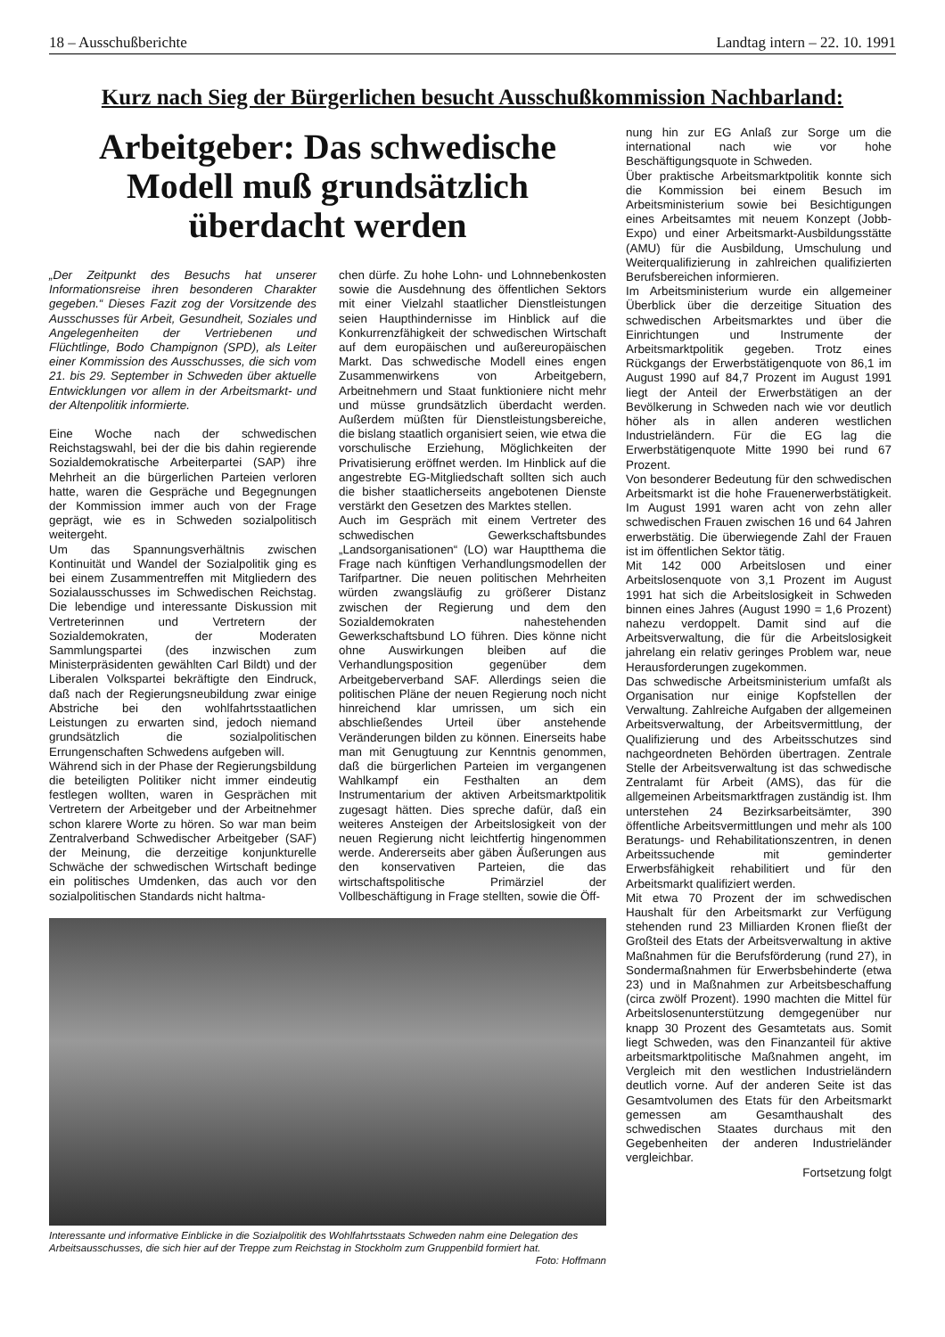18 – Ausschußberichte Landtag intern – 22. 10. 1991
Kurz nach Sieg der Bürgerlichen besucht Ausschußkommission Nachbarland:
Arbeitgeber: Das schwedische Modell muß grundsätzlich überdacht werden
„Der Zeitpunkt des Besuchs hat unserer Informationsreise ihren besonderen Charakter gegeben.“ Dieses Fazit zog der Vorsitzende des Ausschusses für Arbeit, Gesundheit, Soziales und Angelegenheiten der Vertriebenen und Flüchtlinge, Bodo Champignon (SPD), als Leiter einer Kommission des Ausschusses, die sich vom 21. bis 29. September in Schweden über aktuelle Entwicklungen vor allem in der Arbeitsmarkt- und der Altenpolitik informierte.
Eine Woche nach der schwedischen Reichstagswahl, bei der die bis dahin regierende Sozialdemokratische Arbeiterpartei (SAP) ihre Mehrheit an die bürgerlichen Parteien verloren hatte, waren die Gespräche und Begegnungen der Kommission immer auch von der Frage geprägt, wie es in Schweden sozialpolitisch weitergeht.
Um das Spannungsverhältnis zwischen Kontinuität und Wandel der Sozialpolitik ging es bei einem Zusammentreffen mit Mitgliedern des Sozialausschusses im Schwedischen Reichstag. Die lebendige und interessante Diskussion mit Vertreterinnen und Vertretern der Sozialdemokraten, der Moderaten Sammlungspartei (des inzwischen zum Ministerpräsidenten gewählten Carl Bildt) und der Liberalen Volkspartei bekräftigte den Eindruck, daß nach der Regierungsneubildung zwar einige Abstriche bei den wohlfahrtsstaatlichen Leistungen zu erwarten sind, jedoch niemand grundsätzlich die sozialpolitischen Errungenschaften Schwedens aufgeben will.
Während sich in der Phase der Regierungsbildung die beteiligten Politiker nicht immer eindeutig festlegen wollten, waren in Gesprächen mit Vertretern der Arbeitgeber und der Arbeitnehmer schon klarere Worte zu hören. So war man beim Zentralverband Schwedischer Arbeitgeber (SAF) der Meinung, die derzeitige konjunkturelle Schwäche der schwedischen Wirtschaft bedinge ein politisches Umdenken, das auch vor den sozialpolitischen Standards nicht haltma-
chen dürfe. Zu hohe Lohn- und Lohnnebenkosten sowie die Ausdehnung des öffentlichen Sektors mit einer Vielzahl staatlicher Dienstleistungen seien Haupthindernisse im Hinblick auf die Konkurrenzfähigkeit der schwedischen Wirtschaft auf dem europäischen und außereuropäischen Markt. Das schwedische Modell eines engen Zusammenwirkens von Arbeitgebern, Arbeitnehmern und Staat funktioniere nicht mehr und müsse grundsätzlich überdacht werden. Außerdem müßten für Dienstleistungsbereiche, die bislang staatlich organisiert seien, wie etwa die vorschulische Erziehung, Möglichkeiten der Privatisierung eröffnet werden. Im Hinblick auf die angestrebte EG-Mitgliedschaft sollten sich auch die bisher staatlicherseits angebotenen Dienste verstärkt den Gesetzen des Marktes stellen.
Auch im Gespräch mit einem Vertreter des schwedischen Gewerkschaftsbundes „Landsorganisationen“ (LO) war Hauptthema die Frage nach künftigen Verhandlungsmodellen der Tarifpartner. Die neuen politischen Mehrheiten würden zwangsläufig zu größerer Distanz zwischen der Regierung und dem den Sozialdemokraten nahestehenden Gewerkschaftsbund LO führen. Dies könne nicht ohne Auswirkungen bleiben auf die Verhandlungsposition gegenüber dem Arbeitgeberverband SAF. Allerdings seien die politischen Pläne der neuen Regierung noch nicht hinreichend klar umrissen, um sich ein abschließendes Urteil über anstehende Veränderungen bilden zu können. Einerseits habe man mit Genugtuung zur Kenntnis genommen, daß die bürgerlichen Parteien im vergangenen Wahlkampf ein Festhalten an dem Instrumentarium der aktiven Arbeitsmarktpolitik zugesagt hätten. Dies spreche dafür, daß ein weiteres Ansteigen der Arbeitslosigkeit von der neuen Regierung nicht leichtfertig hingenommen werde. Andererseits aber gäben Äußerungen aus den konservativen Parteien, die das wirtschaftspolitische Primärziel der Vollbeschäftigung in Frage stellten, sowie die Öff-
Interessante und informative Einblicke in die Sozialpolitik des Wohlfahrtsstaats Schweden nahm eine Delegation des Arbeitsausschusses, die sich hier auf der Treppe zum Reichstag in Stockholm zum Gruppenbild formiert hat. Foto: Hoffmann
nung hin zur EG Anlaß zur Sorge um die international nach wie vor hohe Beschäftigungsquote in Schweden.
Über praktische Arbeitsmarktpolitik konnte sich die Kommission bei einem Besuch im Arbeitsministerium sowie bei Besichtigungen eines Arbeitsamtes mit neuem Konzept (Jobb-Expo) und einer Arbeitsmarkt-Ausbildungsstätte (AMU) für die Ausbildung, Umschulung und Weiterqualifizierung in zahlreichen qualifizierten Berufsbereichen informieren.
Im Arbeitsministerium wurde ein allgemeiner Überblick über die derzeitige Situation des schwedischen Arbeitsmarktes und über die Einrichtungen und Instrumente der Arbeitsmarktpolitik gegeben. Trotz eines Rückgangs der Erwerbstätigenquote von 86,1 im August 1990 auf 84,7 Prozent im August 1991 liegt der Anteil der Erwerbstätigen an der Bevölkerung in Schweden nach wie vor deutlich höher als in allen anderen westlichen Industrieländern. Für die EG lag die Erwerbstätigenquote Mitte 1990 bei rund 67 Prozent.
Von besonderer Bedeutung für den schwedischen Arbeitsmarkt ist die hohe Frauenerwerbstätigkeit. Im August 1991 waren acht von zehn aller schwedischen Frauen zwischen 16 und 64 Jahren erwerbstätig. Die überwiegende Zahl der Frauen ist im öffentlichen Sektor tätig.
Mit 142 000 Arbeitslosen und einer Arbeitslosenquote von 3,1 Prozent im August 1991 hat sich die Arbeitslosigkeit in Schweden binnen eines Jahres (August 1990 = 1,6 Prozent) nahezu verdoppelt. Damit sind auf die Arbeitsverwaltung, die für die Arbeitslosigkeit jahrelang ein relativ geringes Problem war, neue Herausforderungen zugekommen.
Das schwedische Arbeitsministerium umfaßt als Organisation nur einige Kopfstellen der Verwaltung. Zahlreiche Aufgaben der allgemeinen Arbeitsverwaltung, der Arbeitsvermittlung, der Qualifizierung und des Arbeitsschutzes sind nachgeordneten Behörden übertragen. Zentrale Stelle der Arbeitsverwaltung ist das schwedische Zentralamt für Arbeit (AMS), das für die allgemeinen Arbeitsmarktfragen zuständig ist. Ihm unterstehen 24 Bezirksarbeitsämter, 390 öffentliche Arbeitsvermittlungen und mehr als 100 Beratungs- und Rehabilitationszentren, in denen Arbeitssuchende mit geminderter Erwerbsfähigkeit rehabilitiert und für den Arbeitsmarkt qualifiziert werden.
Mit etwa 70 Prozent der im schwedischen Haushalt für den Arbeitsmarkt zur Verfügung stehenden rund 23 Milliarden Kronen fließt der Großteil des Etats der Arbeitsverwaltung in aktive Maßnahmen für die Berufsförderung (rund 27), in Sondermaßnahmen für Erwerbsbehinderte (etwa 23) und in Maßnahmen zur Arbeitsbeschaffung (circa zwölf Prozent). 1990 machten die Mittel für Arbeitslosenunterstützung demgegenüber nur knapp 30 Prozent des Gesamtetats aus. Somit liegt Schweden, was den Finanzanteil für aktive arbeitsmarktpolitische Maßnahmen angeht, im Vergleich mit den westlichen Industrieländern deutlich vorne. Auf der anderen Seite ist das Gesamtvolumen des Etats für den Arbeitsmarkt gemessen am Gesamthaushalt des schwedischen Staates durchaus mit den Gegebenheiten der anderen Industrieländer vergleichbar.
Fortsetzung folgt